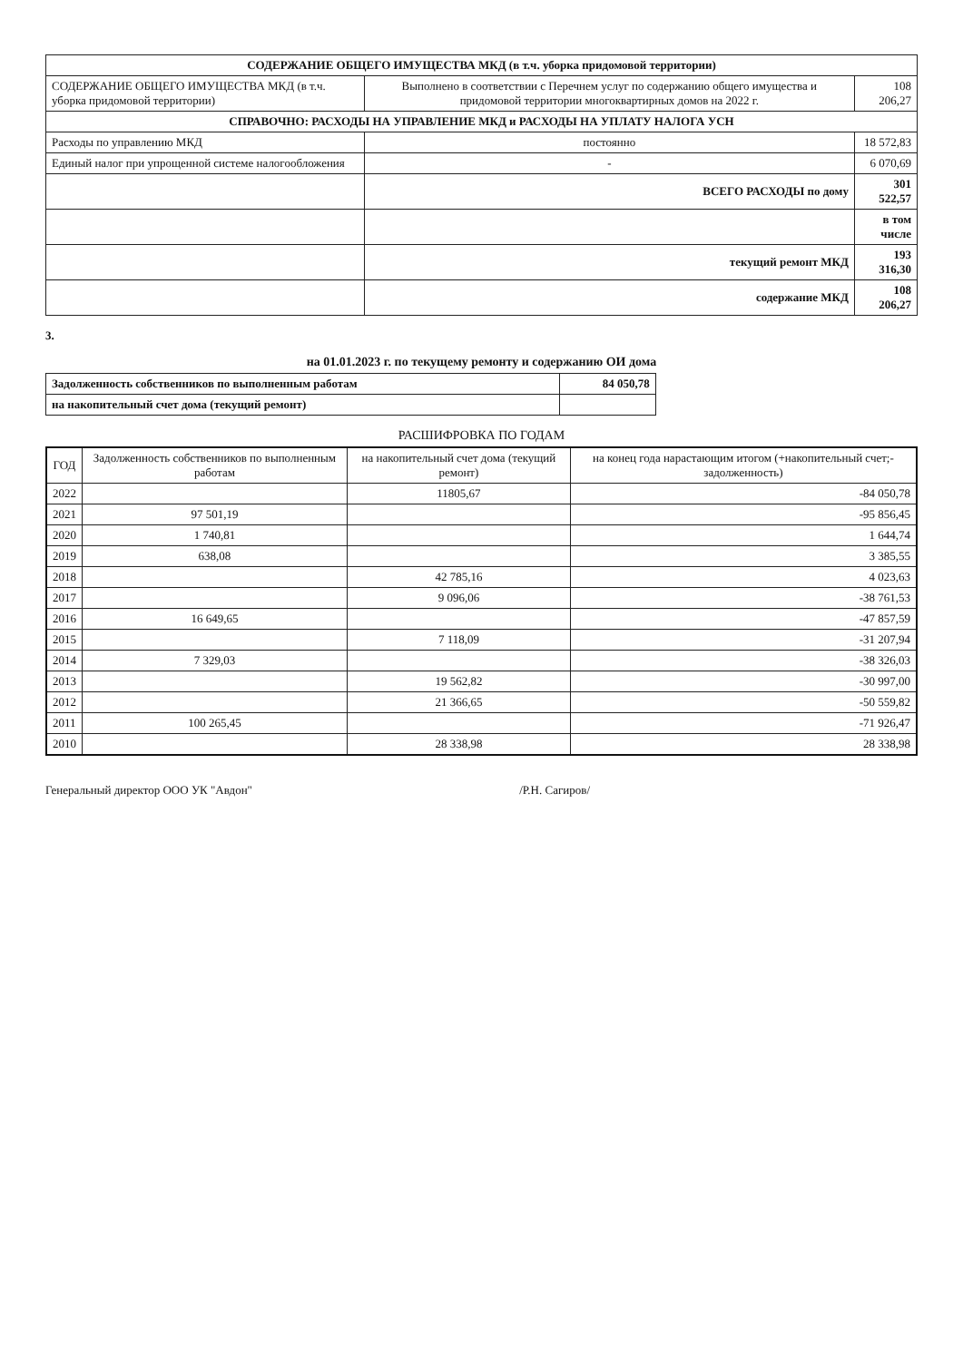| СОДЕРЖАНИЕ ОБЩЕГО ИМУЩЕСТВА МКД (в т.ч. уборка придомовой территории) | | |
| СОДЕРЖАНИЕ ОБЩЕГО ИМУЩЕСТВА МКД (в т.ч. уборка придомовой территории) | Выполнено в соответствии с Перечнем услуг по содержанию общего имущества и придомовой территории многоквартирных домов на 2022 г. | 108 206,27 |
| СПРАВОЧНО: РАСХОДЫ НА УПРАВЛЕНИЕ МКД и РАСХОДЫ НА УПЛАТУ НАЛОГА УСН | | |
| Расходы по управлению МКД | постоянно | 18 572,83 |
| Единый налог при упрощенной системе налогообложения | - | 6 070,69 |
| | ВСЕГО РАСХОДЫ по дому | 301 522,57 |
| | | в том числе |
| | текущий ремонт МКД | 193 316,30 |
| | содержание МКД | 108 206,27 |
3.
на 01.01.2023 г. по текущему ремонту и содержанию ОИ дома
| Задолженность собственников по выполненным работам | 84 050,78 |
| на накопительный счет дома (текущий ремонт) | |
РАСШИФРОВКА ПО ГОДАМ
| ГОД | Задолженность собственников по выполненным работам | на накопительный счет дома (текущий ремонт) | на конец года нарастающим итогом (+накопительный счет;-задолженность) |
| --- | --- | --- | --- |
| 2022 | | 11805,67 | -84 050,78 |
| 2021 | 97 501,19 | | -95 856,45 |
| 2020 | 1 740,81 | | 1 644,74 |
| 2019 | 638,08 | | 3 385,55 |
| 2018 | | 42 785,16 | 4 023,63 |
| 2017 | | 9 096,06 | -38 761,53 |
| 2016 | 16 649,65 | | -47 857,59 |
| 2015 | | 7 118,09 | -31 207,94 |
| 2014 | 7 329,03 | | -38 326,03 |
| 2013 | | 19 562,82 | -30 997,00 |
| 2012 | | 21 366,65 | -50 559,82 |
| 2011 | 100 265,45 | | -71 926,47 |
| 2010 | | 28 338,98 | 28 338,98 |
Генеральный директор ООО УК "Авдон" /Р.Н. Сагиров/